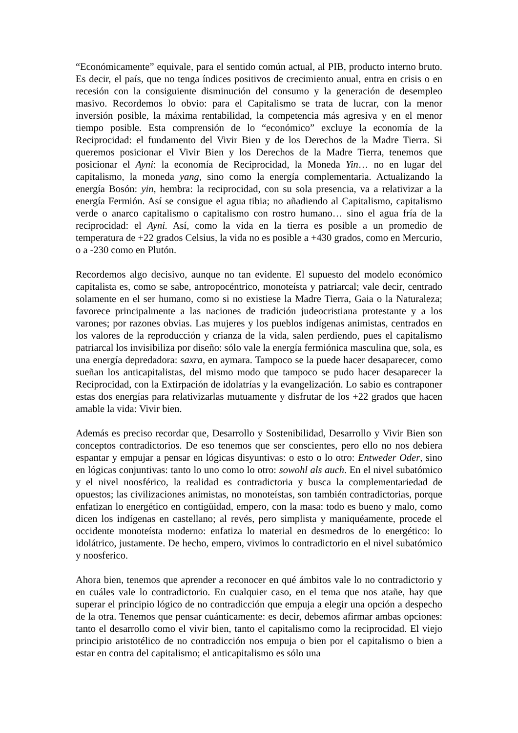“Económicamente” equivale, para el sentido común actual, al PIB, producto interno bruto. Es decir, el país, que no tenga índices positivos de crecimiento anual, entra en crisis o en recesión con la consiguiente disminución del consumo y la generación de desempleo masivo. Recordemos lo obvio: para el Capitalismo se trata de lucrar, con la menor inversión posible, la máxima rentabilidad, la competencia más agresiva y en el menor tiempo posible. Esta comprensión de lo “económico” excluye la economía de la Reciprocidad: el fundamento del Vivir Bien y de los Derechos de la Madre Tierra. Si queremos posicionar el Vivir Bien y los Derechos de la Madre Tierra, tenemos que posicionar el Ayni: la economía de Reciprocidad, la Moneda Yin… no en lugar del capitalismo, la moneda yang, sino como la energía complementaria. Actualizando la energía Bosón: yin, hembra: la reciprocidad, con su sola presencia, va a relativizar a la energía Fermión. Así se consigue el agua tibia; no añadiendo al Capitalismo, capitalismo verde o anarco capitalismo o capitalismo con rostro humano… sino el agua fría de la reciprocidad: el Ayni. Así, como la vida en la tierra es posible a un promedio de temperatura de +22 grados Celsius, la vida no es posible a +430 grados, como en Mercurio, o a -230 como en Plutón.
Recordemos algo decisivo, aunque no tan evidente. El supuesto del modelo económico capitalista es, como se sabe, antropocéntrico, monoteísta y patriarcal; vale decir, centrado solamente en el ser humano, como si no existiese la Madre Tierra, Gaia o la Naturaleza; favorece principalmente a las naciones de tradición judeocristiana protestante y a los varones; por razones obvias. Las mujeres y los pueblos indígenas animistas, centrados en los valores de la reproducción y crianza de la vida, salen perdiendo, pues el capitalismo patriarcal los invisibiliza por diseño: sólo vale la energía fermiónica masculina que, sola, es una energía depredadora: saxra, en aymara. Tampoco se la puede hacer desaparecer, como sueñan los anticapitalistas, del mismo modo que tampoco se pudo hacer desaparecer la Reciprocidad, con la Extirpación de idolatrías y la evangelización. Lo sabio es contraponer estas dos energías para relativizarlas mutuamente y disfrutar de los +22 grados que hacen amable la vida: Vivir bien.
Además es preciso recordar que, Desarrollo y Sostenibilidad, Desarrollo y Vivir Bien son conceptos contradictorios. De eso tenemos que ser conscientes, pero ello no nos debiera espantar y empujar a pensar en lógicas disyuntivas: o esto o lo otro: Entweder Oder, sino en lógicas conjuntivas: tanto lo uno como lo otro: sowohl als auch. En el nivel subatómico y el nivel noosférico, la realidad es contradictoria y busca la complementariedad de opuestos; las civilizaciones animistas, no monoteístas, son también contradictorias, porque enfatizan lo energético en contigüidad, empero, con la masa: todo es bueno y malo, como dicen los indígenas en castellano; al revés, pero simplista y maniquéamente, procede el occidente monoteísta moderno: enfatiza lo material en desmedros de lo energético: lo idolátrico, justamente. De hecho, empero, vivimos lo contradictorio en el nivel subatómico y noosferico.
Ahora bien, tenemos que aprender a reconocer en qué ámbitos vale lo no contradictorio y en cuáles vale lo contradictorio. En cualquier caso, en el tema que nos atañe, hay que superar el principio lógico de no contradicción que empuja a elegir una opción a despecho de la otra. Tenemos que pensar cuánticamente: es decir, debemos afirmar ambas opciones: tanto el desarrollo como el vivir bien, tanto el capitalismo como la reciprocidad. El viejo principio aristotélico de no contradicción nos empuja o bien por el capitalismo o bien a estar en contra del capitalismo; el anticapitalismo es sólo una